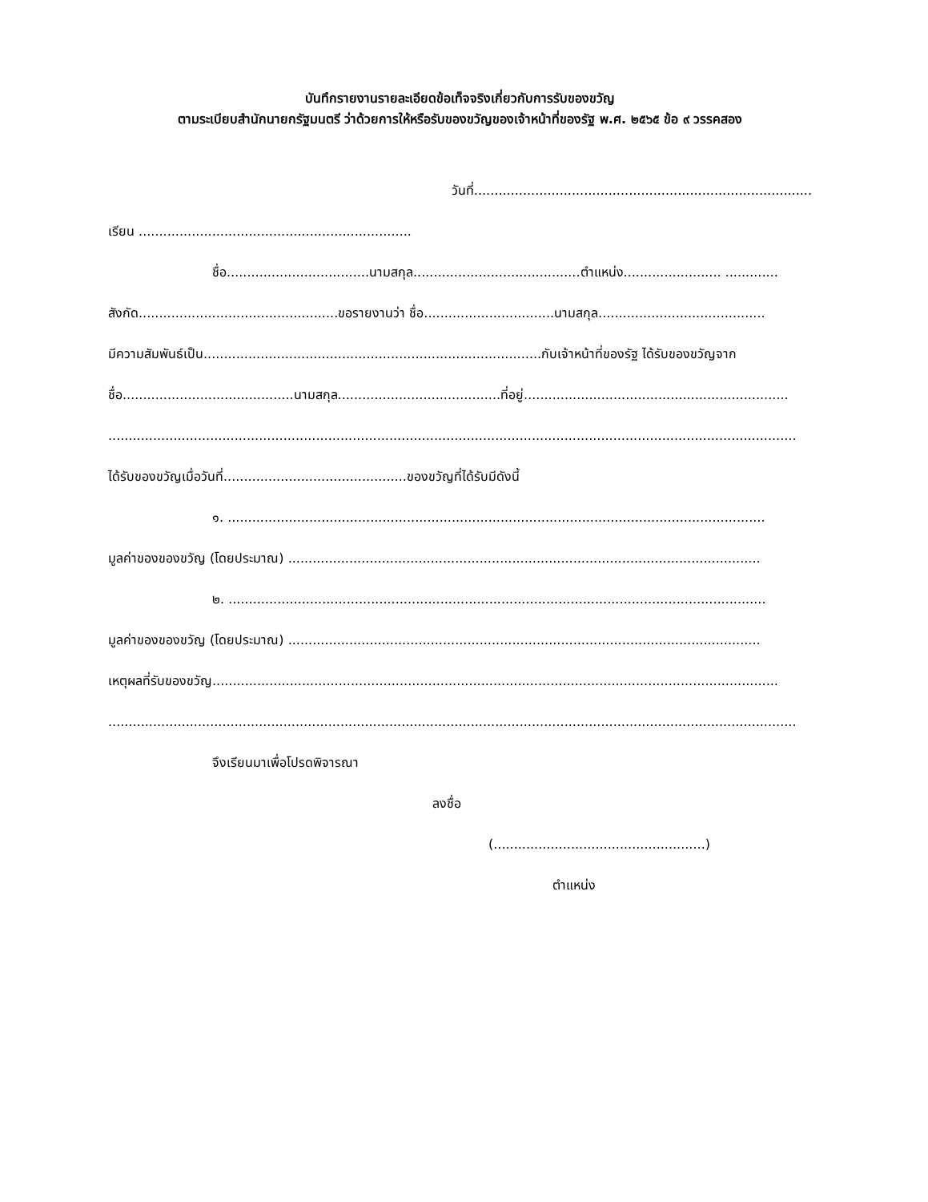บันทึกรายงานรายละเอียดข้อเท็จจริงเกี่ยวกับการรับของขวัญ
ตามระเบียบสำนักนายกรัฐมนตรี ว่าด้วยการให้หรือรับของขวัญของเจ้าหน้าที่ของรัฐ พ.ศ. ๒๕๖๕ ข้อ ๙ วรรคสอง
วันที่...................................................................................
เรียน ...................................................................
ชื่อ...................................นามสกุล.........................................ตำแหน่ง........................ .............
สังกัด.................................................ขอรายงานว่า ชื่อ................................นามสกุล.........................................
มีความสัมพันธ์เป็น...................................................................................กับเจ้าหน้าที่ของรัฐ ได้รับของขวัญจาก
ชื่อ..........................................นามสกุล........................................ที่อยู่.................................................................
.........................................................................................................................................................................
ได้รับของขวัญเมื่อวันที่.............................................ของขวัญที่ได้รับมีดังนี้
๑. ....................................................................................................................................
มูลค่าของของขวัญ (โดยประมาณ) ....................................................................................................................
๒. ....................................................................................................................................
มูลค่าของของขวัญ (โดยประมาณ) ....................................................................................................................
เหตุผลที่รับของขวัญ...........................................................................................................................................
.........................................................................................................................................................................
จึงเรียนมาเพื่อโปรดพิจารณา
ลงชื่อ
(....................................................)
ตำแหน่ง